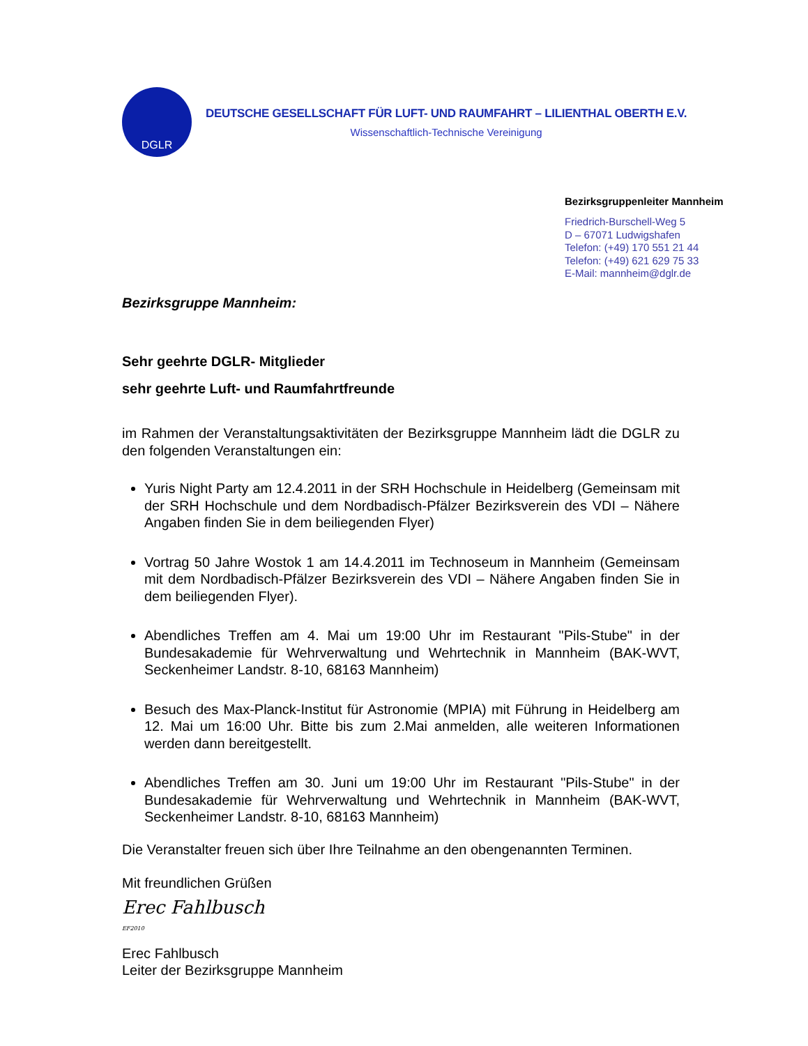DGLR
DEUTSCHE GESELLSCHAFT FÜR LUFT- UND RAUMFAHRT – LILIENTHAL OBERTH E.V.
Wissenschaftlich-Technische Vereinigung
Bezirksgruppenleiter Mannheim
Friedrich-Burschell-Weg 5
D – 67071 Ludwigshafen
Telefon: (+49) 170 551 21 44
Telefon: (+49) 621 629 75 33
E-Mail: mannheim@dglr.de
Bezirksgruppe Mannheim:
Sehr geehrte DGLR- Mitglieder
sehr geehrte Luft- und Raumfahrtfreunde
im Rahmen der Veranstaltungsaktivitäten der Bezirksgruppe Mannheim lädt die DGLR zu den folgenden Veranstaltungen ein:
Yuris Night Party am 12.4.2011 in der SRH Hochschule in Heidelberg (Gemeinsam mit der SRH Hochschule und dem Nordbadisch-Pfälzer Bezirksverein des VDI – Nähere Angaben finden Sie in dem beiliegenden Flyer)
Vortrag 50 Jahre Wostok 1 am 14.4.2011 im Technoseum in Mannheim (Gemeinsam mit dem Nordbadisch-Pfälzer Bezirksverein des VDI – Nähere Angaben finden Sie in dem beiliegenden Flyer).
Abendliches Treffen am 4. Mai um 19:00 Uhr im Restaurant "Pils-Stube" in der Bundesakademie für Wehrverwaltung und Wehrtechnik in Mannheim (BAK-WVT, Seckenheimer Landstr. 8-10, 68163 Mannheim)
Besuch des Max-Planck-Institut für Astronomie (MPIA) mit Führung in Heidelberg am 12. Mai um 16:00 Uhr. Bitte bis zum 2.Mai anmelden, alle weiteren Informationen werden dann bereitgestellt.
Abendliches Treffen am 30. Juni um 19:00 Uhr im Restaurant "Pils-Stube" in der Bundesakademie für Wehrverwaltung und Wehrtechnik in Mannheim (BAK-WVT, Seckenheimer Landstr. 8-10, 68163 Mannheim)
Die Veranstalter freuen sich über Ihre Teilnahme an den obengenannten Terminen.
Mit freundlichen Grüßen
Erec Fahlbusch
EF2010
Erec Fahlbusch
Leiter der Bezirksgruppe Mannheim